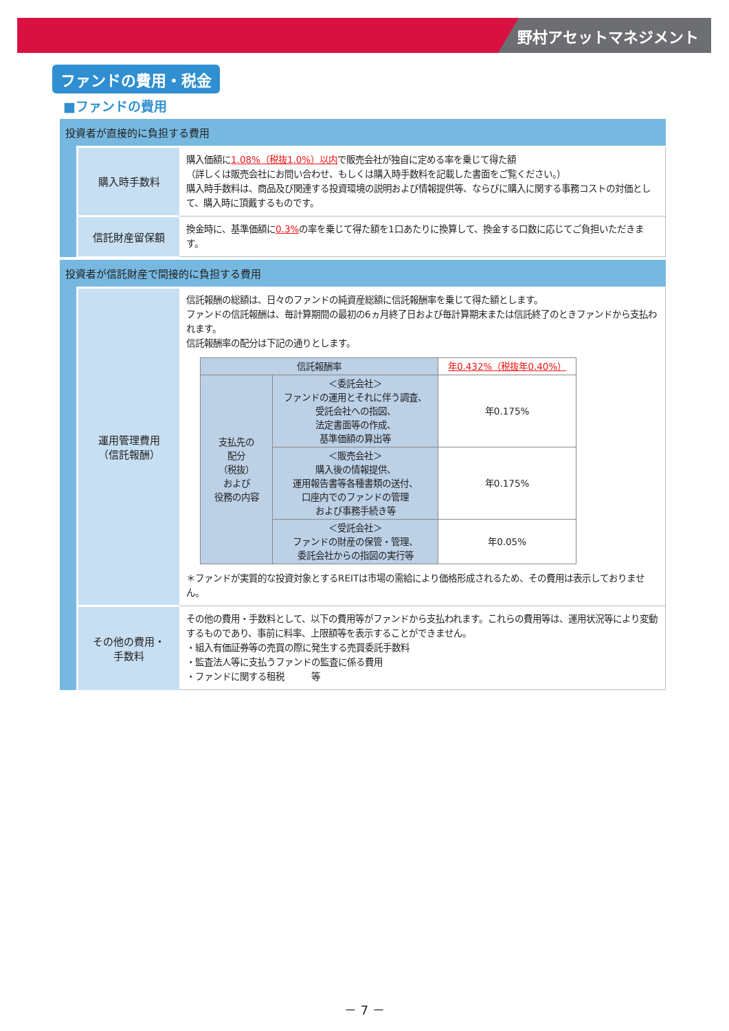野村アセットマネジメント
ファンドの費用・税金
■ファンドの費用
投資者が直接的に負担する費用
| 購入時手数料 | 購入価額に 1.08%（税抜1.0%）以内 で販売会社が独自に定める率を乗じて得た額 （詳しくは販売会社にお問い合わせ、もしくは購入時手数料を記載した書面をご覧ください。） 購入時手数料は、商品及び関連する投資環境の説明および情報提供等、ならびに購入に関する事務コストの対価として、購入時に頂戴するものです。 |
| 信託財産留保額 | 換金時に、基準価額に 0.3% の率を乗じて得た額を1口あたりに換算して、換金する口数に応じてご負担いただきます。 |
投資者が信託財産で間接的に負担する費用
| 運用管理費用 （信託報酬） | 信託報酬の総額は、日々のファンドの純資産総額に信託報酬率を乗じて得た額とします。 ファンドの信託報酬は、毎計算期間の最初の6ヵ月終了日および毎計算期末または信託終了のときファンドから支払われます。 信託報酬率の配分は下記の通りとします。 / 信託報酬率 / / 年0.432%（税抜年0.40%） / / 支払先の 配分 （税抜） および 役務の内容 / ＜委託会社＞ ファンドの運用とそれに伴う調査、 受託会社への指図、 法定書面等の作成、 基準価額の算出等 / 年0.175% / / / ＜販売会社＞ 購入後の情報提供、 運用報告書等各種書類の送付、 口座内でのファンドの管理 および事務手続き等 / 年0.175% / / / ＜受託会社＞ ファンドの財産の保管・管理、 委託会社からの指図の実行等 / 年0.05% / ＊ファンドが実質的な投資対象とするREITは市場の需給により価格形成されるため、その費用は表示しておりません。 |
| その他の費用・ 手数料 | その他の費用・手数料として、以下の費用等がファンドから支払われます。これらの費用等は、運用状況等により変動するものであり、事前に料率、上限額等を表示することができません。 ・組入有価証券等の売買の際に発生する売買委託手数料 ・監査法人等に支払うファンドの監査に係る費用 ・ファンドに関する租税 等 |
－ 7 －